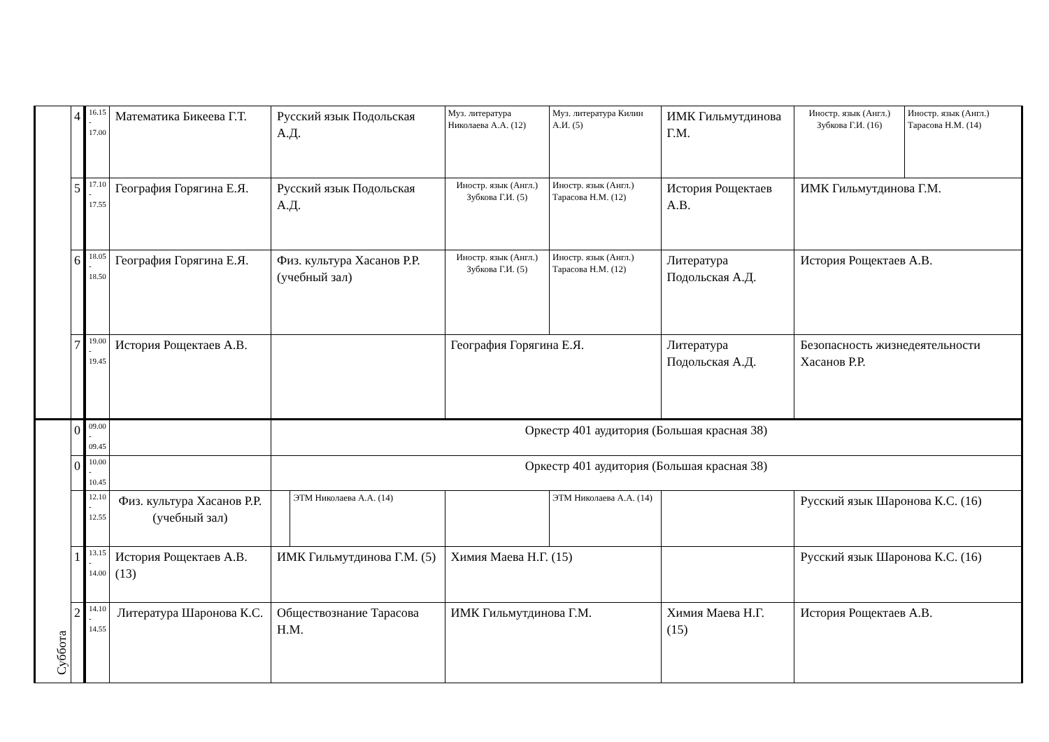| | 4 | 16.15 - 17.00 | Математика Бикеева Г.Т. | Русский язык Подольская А.Д. | | Муз. литература Николаева А.А. (12) | Муз. литература Килин А.И. (5) | | ИМК Гильмутдинова Г.М. | Иностр. язык (Англ.) Зубкова Г.И. (16) | Иностр. язык (Англ.) Тарасова Н.М. (14) |
| | 5 | 17.10 - 17.55 | География Горягина Е.Я. | Русский язык Подольская А.Д. | | Иностр. язык (Англ.) Зубкова Г.И. (5) | Иностр. язык (Англ.) Тарасова Н.М. (12) | | История Рощектаев А.В. | ИМК Гильмутдинова Г.М. | |
| | 6 | 18.05 - 18.50 | География Горягина Е.Я. | Физ. культура Хасанов Р.Р. (учебный зал) | | Иностр. язык (Англ.) Зубкова Г.И. (5) | Иностр. язык (Англ.) Тарасова Н.М. (12) | | Литература Подольская А.Д. | История Рощектаев А.В. | |
| | 7 | 19.00 - 19.45 | История Рощектаев А.В. | | | География Горягина Е.Я. | | | Литература Подольская А.Д. | Безопасность жизнедеятельности Хасанов Р.Р. | |
| Суббота | 0 | 09.00 - 09.45 | | Оркестр 401 аудитория (Большая красная 38) | | | | | | | |
| | 0 | 10.00 - 10.45 | | Оркестр 401 аудитория (Большая красная 38) | | | | | | | |
| | | 12.10 - 12.55 | Физ. культура Хасанов Р.Р. (учебный зал) | | ЭТМ Николаева А.А. (14) | | | ЭТМ Николаева А.А. (14) | | Русский язык Шаронова К.С. (16) | |
| | 1 | 13.15 - 14.00 | История Рощектаев А.В. (13) | ИМК Гильмутдинова Г.М. (5) | | Химия Маева Н.Г. (15) | | | | Русский язык Шаронова К.С. (16) | |
| | 2 | 14.10 - 14.55 | Литература Шаронова К.С. | Обществознание Тарасова Н.М. | | ИМК Гильмутдинова Г.М. | | | Химия Маева Н.Г. (15) | История Рощектаев А.В. | |